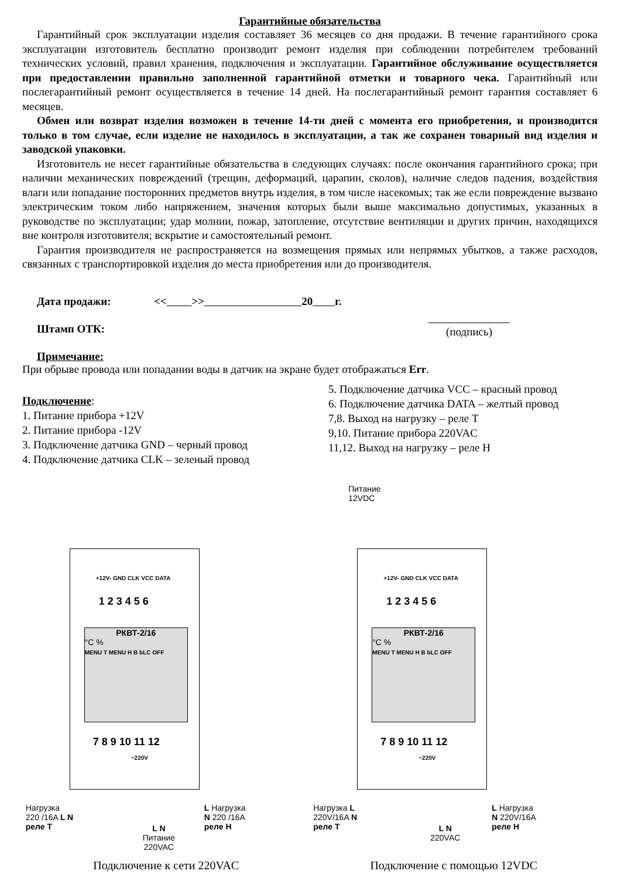Гарантийные обязательства
Гарантийный срок эксплуатации изделия составляет 36 месяцев со дня продажи. В течение гарантийного срока эксплуатации изготовитель бесплатно производит ремонт изделия при соблюдении потребителем требований технических условий, правил хранения, подключения и эксплуатации. Гарантийное обслуживание осуществляется при предоставлении правильно заполненной гарантийной отметки и товарного чека. Гарантийный или послегарантийный ремонт осуществляется в течение 14 дней. На послегарантийный ремонт гарантия составляет 6 месяцев.
Обмен или возврат изделия возможен в течение 14-ти дней с момента его приобретения, и производится только в том случае, если изделие не находилось в эксплуатации, а так же сохранен товарный вид изделия и заводской упаковки.
Изготовитель не несет гарантийные обязательства в следующих случаях: после окончания гарантийного срока; при наличии механических повреждений (трещин, деформаций, царапин, сколов), наличие следов падения, воздействия влаги или попадание посторонних предметов внутрь изделия, в том числе насекомых; так же если повреждение вызвано электрическим током либо напряжением, значения которых были выше максимально допустимых, указанных в руководстве по эксплуатации; удар молнии, пожар, затопление, отсутствие вентиляции и других причин, находящихся вне контроля изготовителя; вскрытие и самостоятельный ремонт.
Гарантия производителя не распространяется на возмещения прямых или непрямых убытков, а также расходов, связанных с транспортировкой изделия до места приобретения или до производителя.
Дата продажи: << >> 20 г.
Штамп ОТК: (подпись)
Примечание:
При обрыве провода или попадании воды в датчик на экране будет отображаться Err.
Подключение:
1. Питание прибора +12V
2. Питание прибора -12V
3. Подключение датчика GND – черный провод
4. Подключение датчика CLK – зеленый провод
5. Подключение датчика VCC – красный провод
6. Подключение датчика DATA – желтый провод
7,8. Выход на нагрузку – реле Т
9,10. Питание прибора 220VAC
11,12. Выход на нагрузку – реле Н
+12V- GND CLK VCC DATA
1 2 3 4 5 6
РКВТ-2/16
°C %
MENU T MENU H B bLC OFF
7 8 9 10 11 12
~220V
Нагрузка
220 /16A L N
реле Т
L N
Питание
220VAC
L Нагрузка
N 220 /16A
реле Н
Подключение к сети 220VAC
Питание
12VDC
+12V- GND CLK VCC DATA
1 2 3 4 5 6
РКВТ-2/16
°C %
MENU T MENU H B bLC OFF
7 8 9 10 11 12
~220V
Нагрузка L
220V/16A N
реле Т
L N
220VAC
L Нагрузка
N 220V/16A
реле Н
Подключение с помощью 12VDC